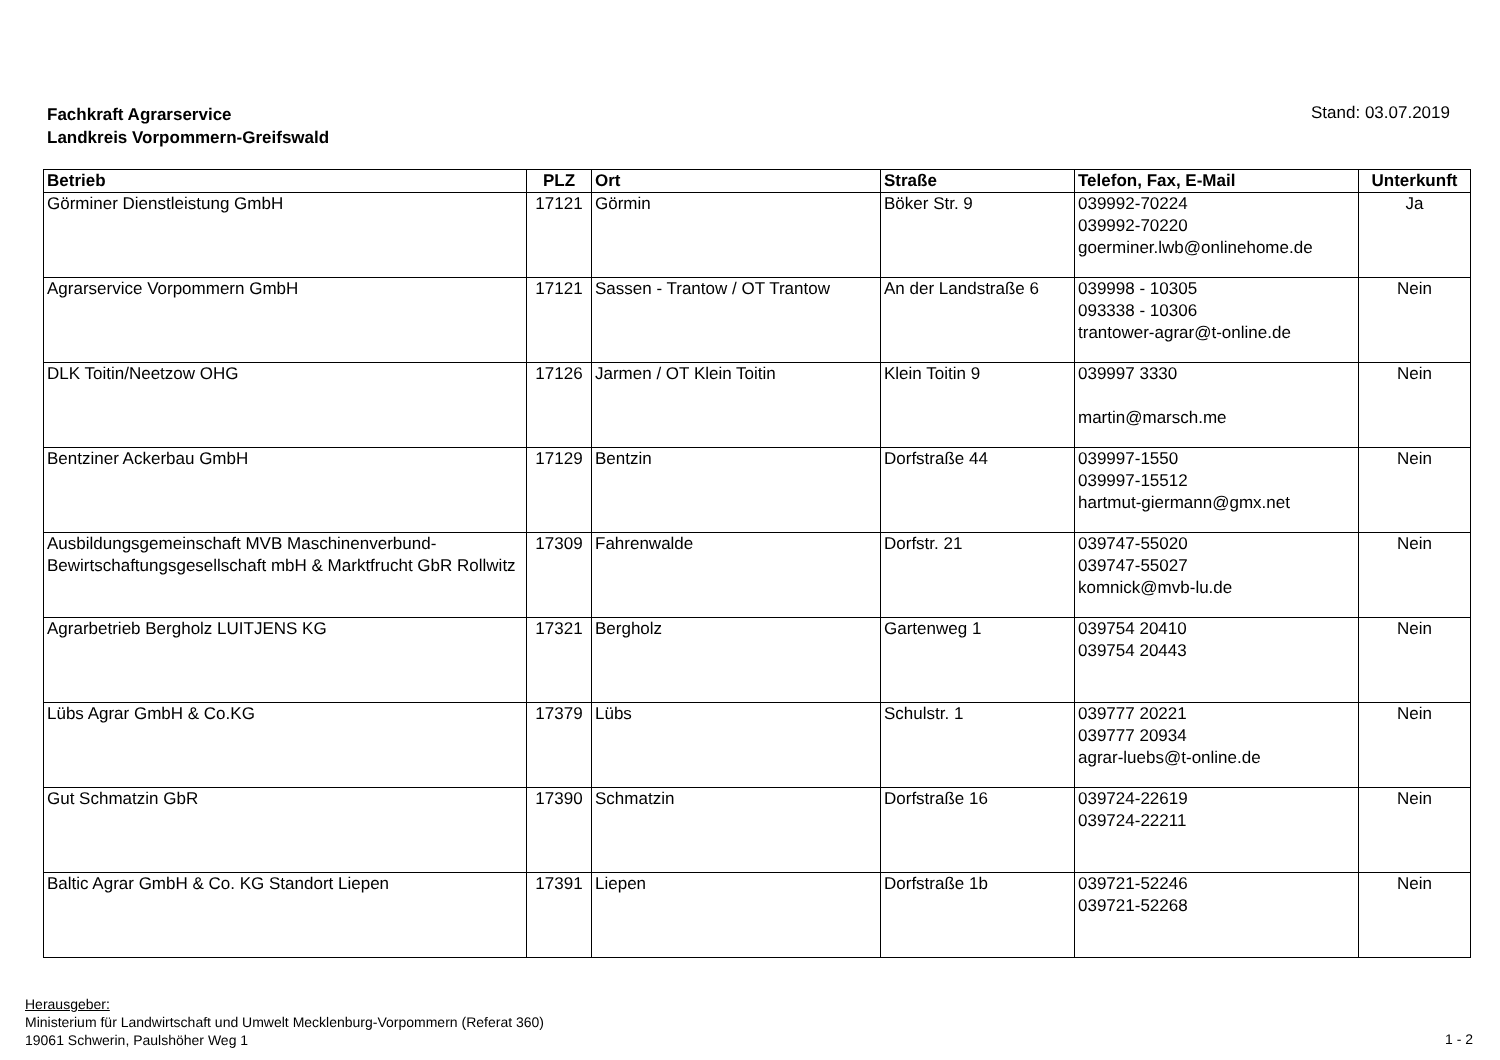Fachkraft Agrarservice
Landkreis Vorpommern-Greifswald Stand: 03.07.2019
| Betrieb | PLZ | Ort | Straße | Telefon, Fax, E-Mail | Unterkunft |
| --- | --- | --- | --- | --- | --- |
| Görminer Dienstleistung GmbH | 17121 | Görmin | Böker Str. 9 | 039992-70224 039992-70220 goerminer.lwb@onlinehome.de | Ja |
| Agrarservice Vorpommern GmbH | 17121 | Sassen - Trantow / OT Trantow | An der Landstraße 6 | 039998 - 10305 093338 - 10306 trantower-agrar@t-online.de | Nein |
| DLK Toitin/Neetzow OHG | 17126 | Jarmen / OT Klein Toitin | Klein Toitin 9 | 039997 3330 martin@marsch.me | Nein |
| Bentziner Ackerbau GmbH | 17129 | Bentzin | Dorfstraße 44 | 039997-1550 039997-15512 hartmut-giermann@gmx.net | Nein |
| Ausbildungsgemeinschaft MVB Maschinenverbund-Bewirtschaftungsgesellschaft mbH & Marktfrucht GbR Rollwitz | 17309 | Fahrenwalde | Dorfstr. 21 | 039747-55020 039747-55027 komnick@mvb-lu.de | Nein |
| Agrarbetrieb Bergholz LUITJENS KG | 17321 | Bergholz | Gartenweg 1 | 039754 20410 039754 20443 | Nein |
| Lübs Agrar GmbH & Co.KG | 17379 | Lübs | Schulstr. 1 | 039777 20221 039777 20934 agrar-luebs@t-online.de | Nein |
| Gut Schmatzin GbR | 17390 | Schmatzin | Dorfstraße 16 | 039724-22619 039724-22211 | Nein |
| Baltic Agrar GmbH & Co. KG Standort Liepen | 17391 | Liepen | Dorfstraße 1b | 039721-52246 039721-52268 | Nein |
Herausgeber:
Ministerium für Landwirtschaft und Umwelt Mecklenburg-Vorpommern (Referat 360)
19061 Schwerin, Paulshöher Weg 1
1 - 2